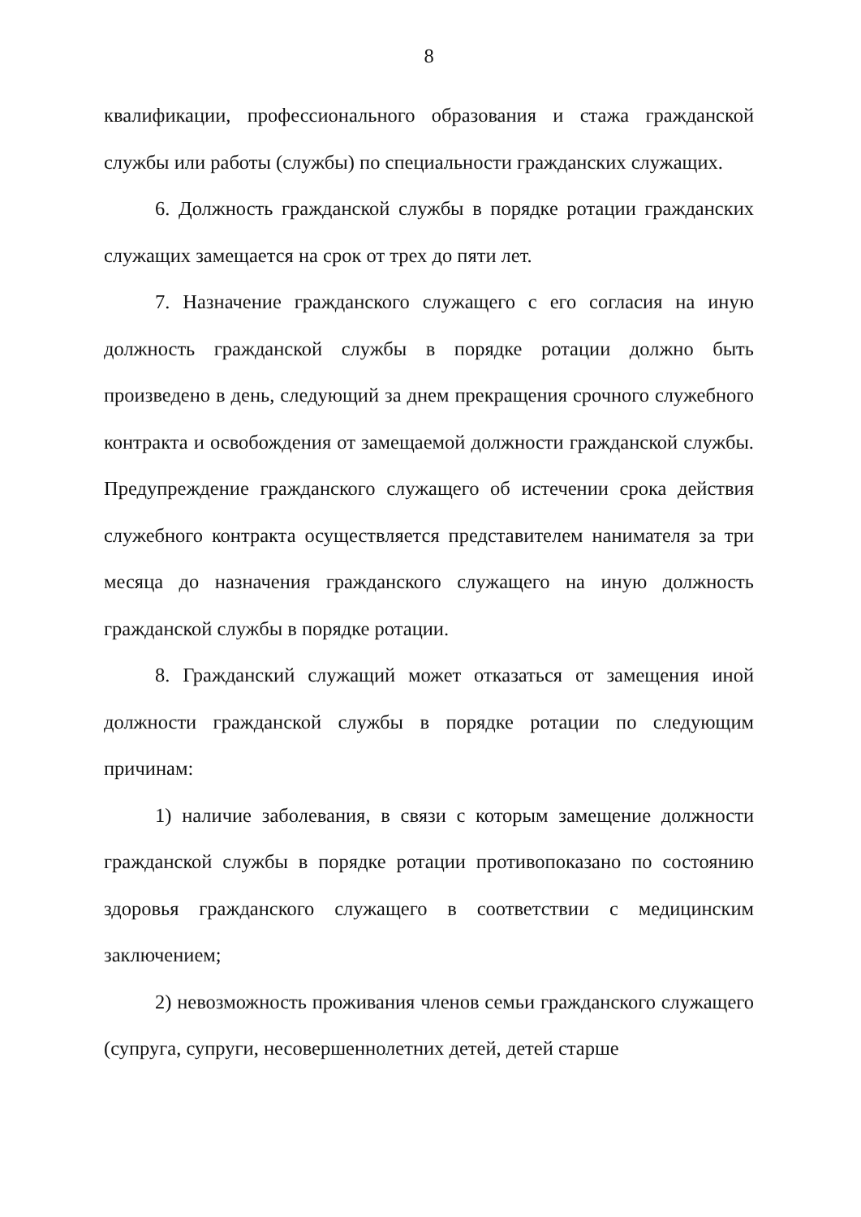8
квалификации, профессионального образования и стажа гражданской службы или работы (службы) по специальности гражданских служащих.
6. Должность гражданской службы в порядке ротации гражданских служащих замещается на срок от трех до пяти лет.
7. Назначение гражданского служащего с его согласия на иную должность гражданской службы в порядке ротации должно быть произведено в день, следующий за днем прекращения срочного служебного контракта и освобождения от замещаемой должности гражданской службы. Предупреждение гражданского служащего об истечении срока действия служебного контракта осуществляется представителем нанимателя за три месяца до назначения гражданского служащего на иную должность гражданской службы в порядке ротации.
8. Гражданский служащий может отказаться от замещения иной должности гражданской службы в порядке ротации по следующим причинам:
1) наличие заболевания, в связи с которым замещение должности гражданской службы в порядке ротации противопоказано по состоянию здоровья гражданского служащего в соответствии с медицинским заключением;
2) невозможность проживания членов семьи гражданского служащего (супруга, супруги, несовершеннолетних детей, детей старше